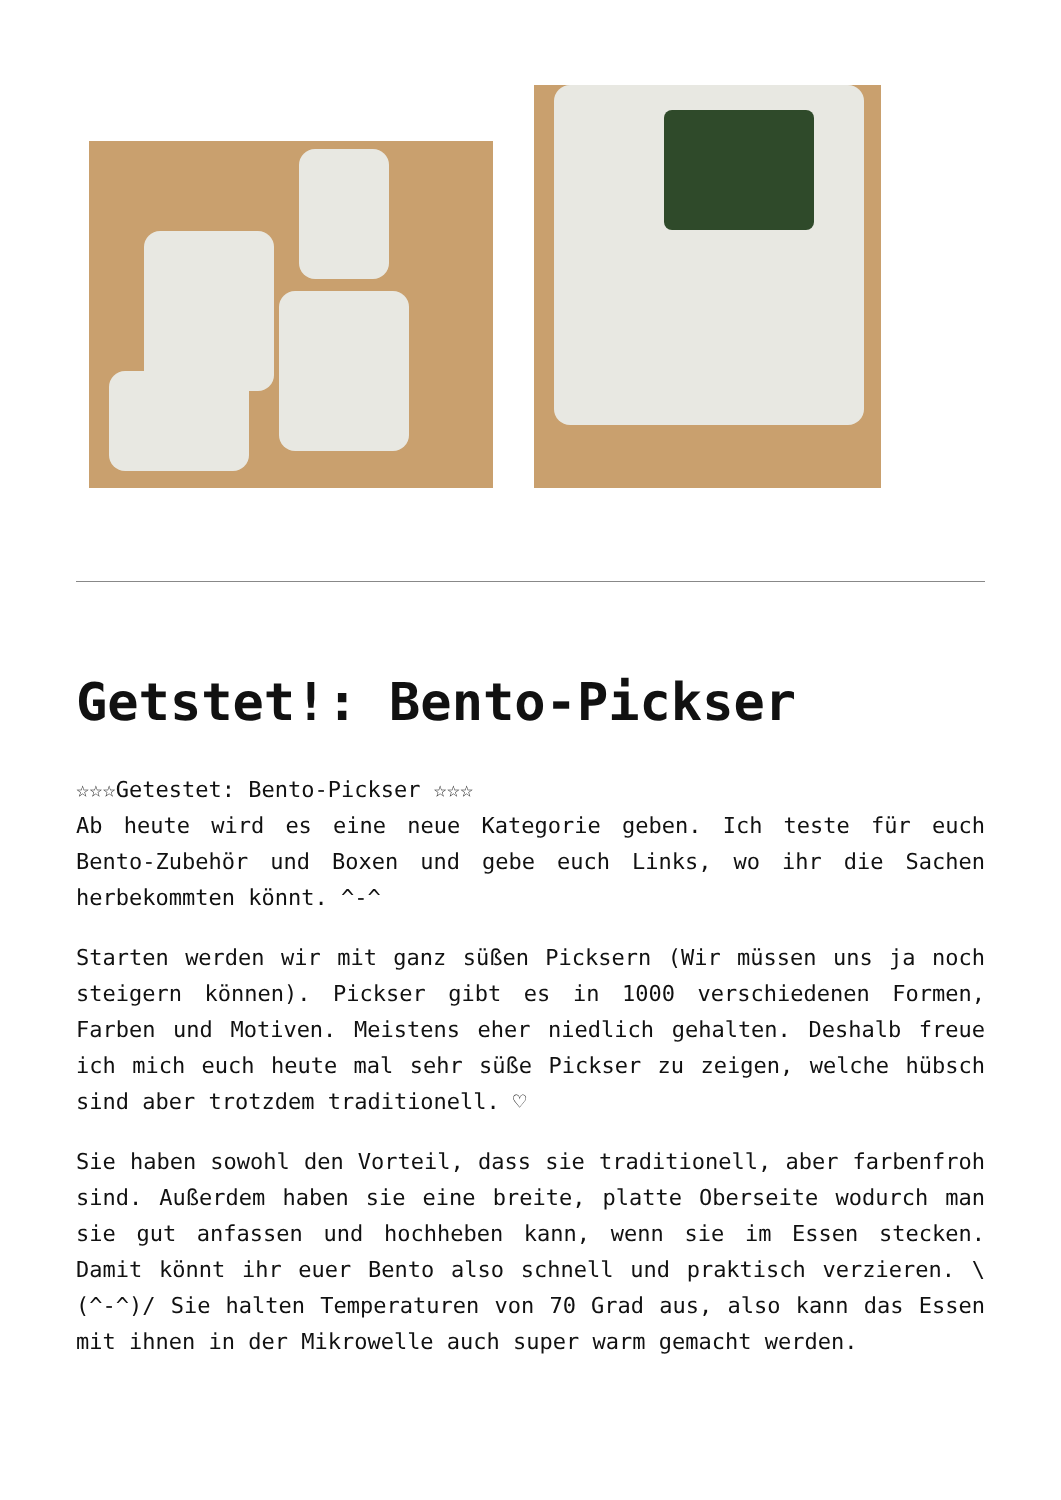Getstet!: Bento-Pickser
☆☆☆Getestet: Bento-Pickser ☆☆☆
Ab heute wird es eine neue Kategorie geben. Ich teste für euch Bento-Zubehör und Boxen und gebe euch Links, wo ihr die Sachen herbekommten könnt. ^-^
Starten werden wir mit ganz süßen Picksern (Wir müssen uns ja noch steigern können). Pickser gibt es in 1000 verschiedenen Formen, Farben und Motiven. Meistens eher niedlich gehalten. Deshalb freue ich mich euch heute mal sehr süße Pickser zu zeigen, welche hübsch sind aber trotzdem traditionell. ♡
Sie haben sowohl den Vorteil, dass sie traditionell, aber farbenfroh sind. Außerdem haben sie eine breite, platte Oberseite wodurch man sie gut anfassen und hochheben kann, wenn sie im Essen stecken. Damit könnt ihr euer Bento also schnell und praktisch verzieren. \(^-^)/ Sie halten Temperaturen von 70 Grad aus, also kann das Essen mit ihnen in der Mikrowelle auch super warm gemacht werden.